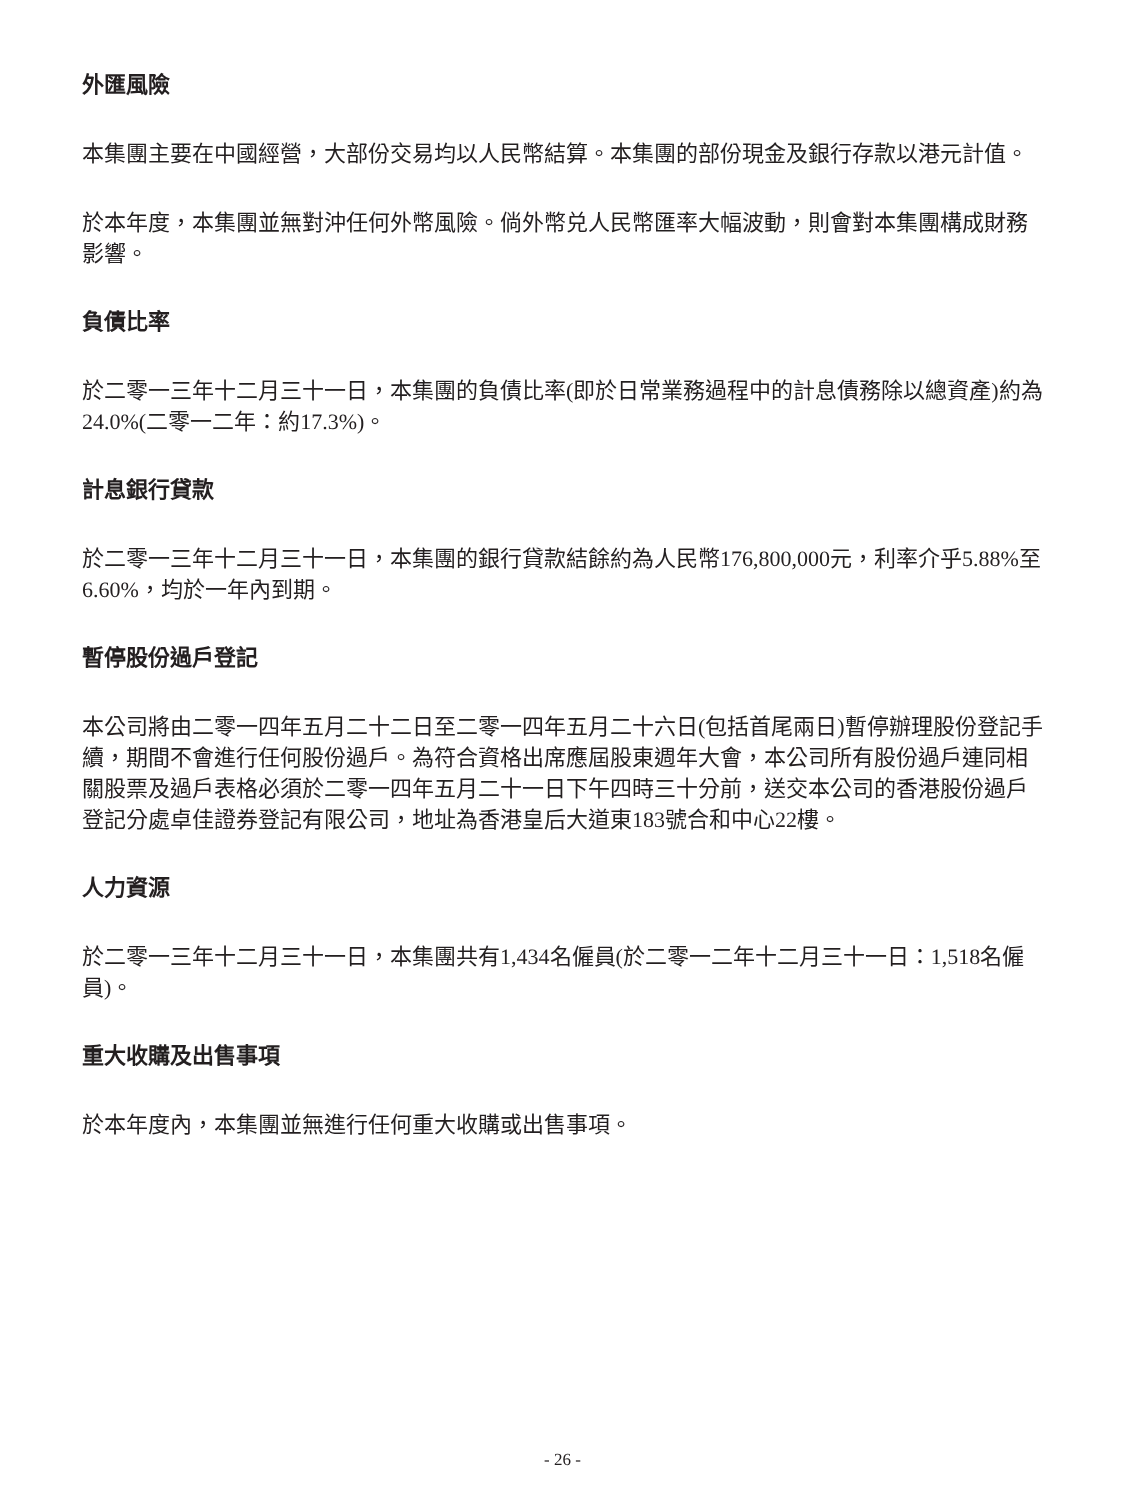外匯風險
本集團主要在中國經營，大部份交易均以人民幣結算。本集團的部份現金及銀行存款以港元計值。
於本年度，本集團並無對沖任何外幣風險。倘外幣兑人民幣匯率大幅波動，則會對本集團構成財務影響。
負債比率
於二零一三年十二月三十一日，本集團的負債比率(即於日常業務過程中的計息債務除以總資產)約為24.0%(二零一二年：約17.3%)。
計息銀行貸款
於二零一三年十二月三十一日，本集團的銀行貸款結餘約為人民幣176,800,000元，利率介乎5.88%至6.60%，均於一年內到期。
暫停股份過戶登記
本公司將由二零一四年五月二十二日至二零一四年五月二十六日(包括首尾兩日)暫停辦理股份登記手續，期間不會進行任何股份過戶。為符合資格出席應屆股東週年大會，本公司所有股份過戶連同相關股票及過戶表格必須於二零一四年五月二十一日下午四時三十分前，送交本公司的香港股份過戶登記分處卓佳證券登記有限公司，地址為香港皇后大道東183號合和中心22樓。
人力資源
於二零一三年十二月三十一日，本集團共有1,434名僱員(於二零一二年十二月三十一日：1,518名僱員)。
重大收購及出售事項
於本年度內，本集團並無進行任何重大收購或出售事項。
- 26 -